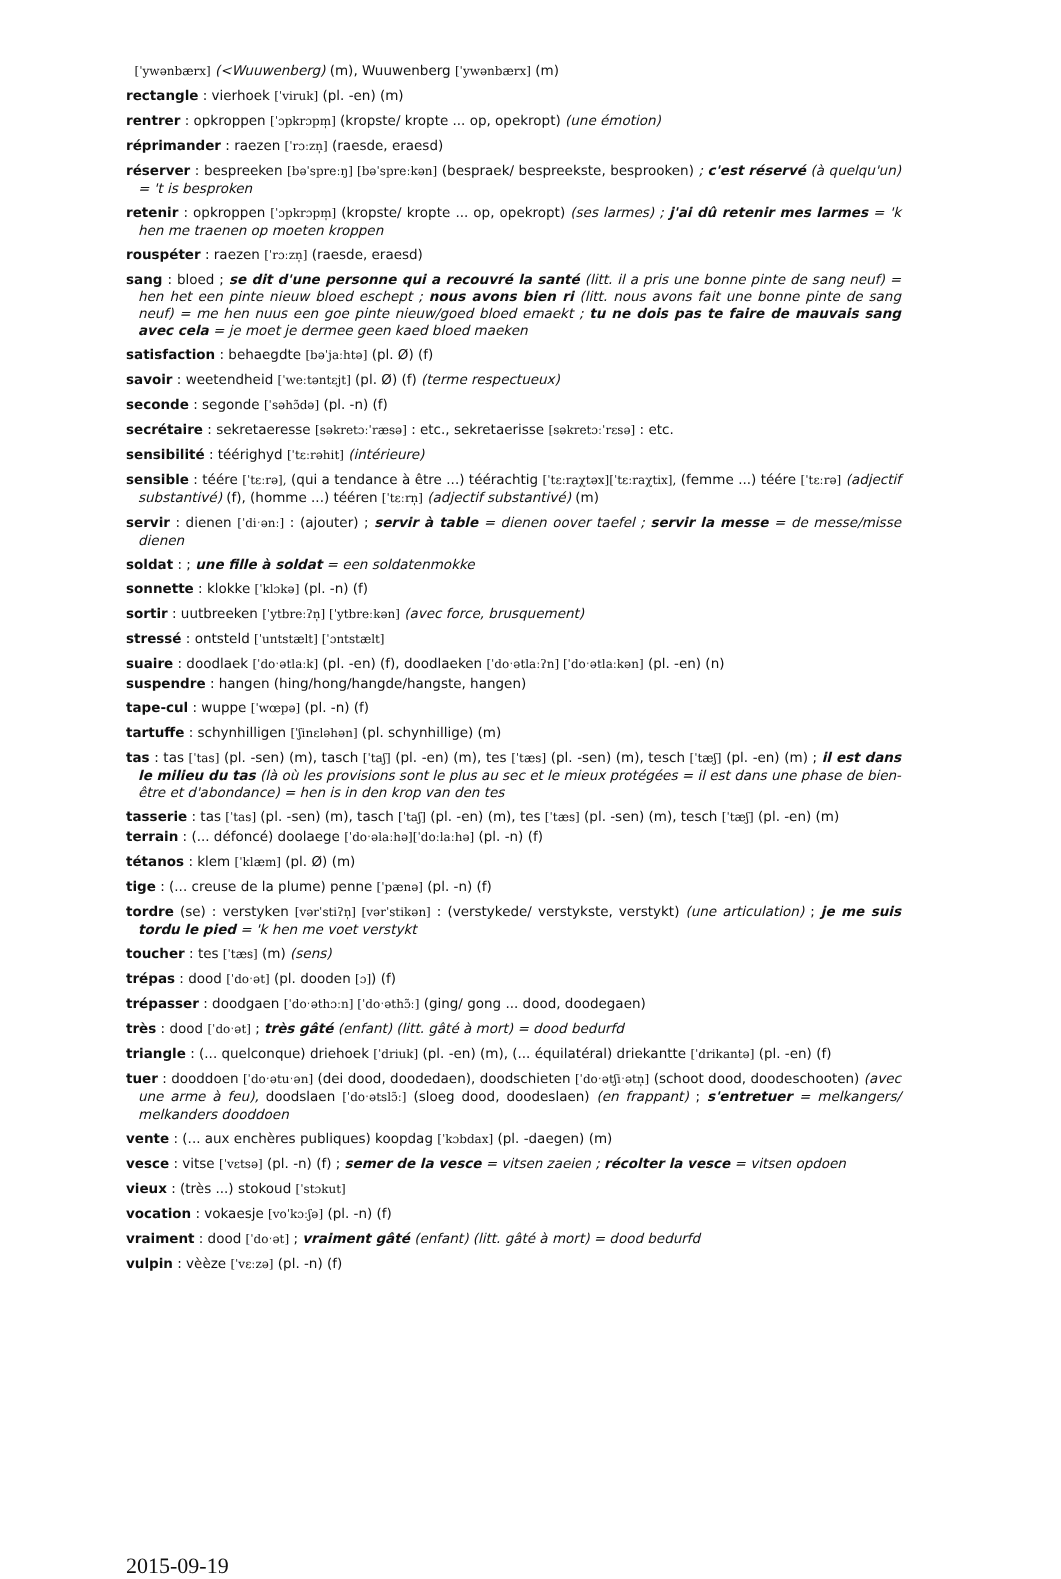[ˈywənbærx] (<Wuuwenberg) (m), Wuuwenberg [ˈywənbærx] (m)
rectangle : vierhoek [ˈviruk] (pl. -en) (m)
rentrer : opkroppen [ˈɔpkrɔpm̩] (kropste/ kropte ... op, opekropt) (une émotion)
réprimander : raezen [ˈrɔːzn̩] (raesde, eraesd)
réserver : bespreeken [bəˈspreːŋ] [bəˈspreːkən] (bespraek/ bespreekste, besprooken) ; c'est réservé (à quelqu'un) = 't is besproken
retenir : opkroppen [ˈɔpkrɔpm̩] (kropste/ kropte ... op, opekropt) (ses larmes) ; j'ai dû retenir mes larmes = 'k hen me traenen op moeten kroppen
rouspéter : raezen [ˈrɔːzn̩] (raesde, eraesd)
sang : bloed ; se dit d'une personne qui a recouvré la santé (litt. il a pris une bonne pinte de sang neuf) = hen het een pinte nieuw bloed eschept ; nous avons bien ri (litt. nous avons fait une bonne pinte de sang neuf) = me hen nuus een goe pinte nieuw/goed bloed emaekt ; tu ne dois pas te faire de mauvais sang avec cela = je moet je dermee geen kaed bloed maeken
satisfaction : behaegdte [bəˈjaːhtə] (pl. Ø) (f)
savoir : weetendheid [ˈweːtəntɛjt] (pl. Ø) (f) (terme respectueux)
seconde : segonde [ˈsəhɔ̃də] (pl. -n) (f)
secrétaire : sekretaeresse [səkretɔːˈræsə] : etc., sekretaerisse [səkretɔːˈrɛsə] : etc.
sensibilité : téérighyd [ˈtɛːrəhit] (intérieure)
sensible : téére [ˈtɛːrə], (qui a tendance à être ...) téérachtig [ˈtɛːraχtəx][ˈtɛːraχtix], (femme ...) téére [ˈtɛːrə] (adjectif substantivé) (f), (homme ...) tééren [ˈtɛːrn̩] (adjectif substantivé) (m)
servir : dienen [ˈdiˑənː] : (ajouter) ; servir à table = dienen oover taefel ; servir la messe = de messe/misse dienen
soldat : ; une fille à soldat = een soldatenmokke
sonnette : klokke [ˈklɔkə] (pl. -n) (f)
sortir : uutbreeken [ˈytbreːʔn̩] [ˈytbreːkən] (avec force, brusquement)
stressé : ontsteld [ˈuntstælt] [ˈɔntstælt]
suaire : doodlaek [ˈdoˑətlaːk] (pl. -en) (f), doodlaeken [ˈdoˑətlaːʔn] [ˈdoˑətlaːkən] (pl. -en) (n)
suspendre : hangen (hing/hong/hangde/hangste, hangen)
tape-cul : wuppe [ˈwœpə] (pl. -n) (f)
tartuffe : schynhilligen [ˈʃinɛləhən] (pl. schynhillige) (m)
tas : tas [ˈtas] (pl. -sen) (m), tasch [ˈtaʃ] (pl. -en) (m), tes [ˈtæs] (pl. -sen) (m), tesch [ˈtæʃ] (pl. -en) (m) ; il est dans le milieu du tas (là où les provisions sont le plus au sec et le mieux protégées = il est dans une phase de bien-être et d'abondance) = hen is in den krop van den tes
tasserie : tas [ˈtas] (pl. -sen) (m), tasch [ˈtaʃ] (pl. -en) (m), tes [ˈtæs] (pl. -sen) (m), tesch [ˈtæʃ] (pl. -en) (m)
terrain : (... défoncé) doolaege [ˈdoˑəlaːhə][ˈdoːlaːhə] (pl. -n) (f)
tétanos : klem [ˈklæm] (pl. Ø) (m)
tige : (... creuse de la plume) penne [ˈpænə] (pl. -n) (f)
tordre (se) : verstyken [vərˈstiʔn̩] [vərˈstikən] : (verstykede/ verstykste, verstykt) (une articulation) ; je me suis tordu le pied = 'k hen me voet verstykt
toucher : tes [ˈtæs] (m) (sens)
trépas : dood [ˈdoˑət] (pl. dooden [ɔ]) (f)
trépasser : doodgaen [ˈdoˑəthɔːn] [ˈdoˑəthɔ̃ː] (ging/ gong ... dood, doodegaen)
très : dood [ˈdoˑət] ; très gâté (enfant) (litt. gâté à mort) = dood bedurfd
triangle : (... quelconque) driehoek [ˈdriuk] (pl. -en) (m), (... équilatéral) driekantte [ˈdrikantə] (pl. -en) (f)
tuer : dooddoen [ˈdoˑətuˑən] (dei dood, doodedaen), doodschieten [ˈdoˑətʃiˑətn̩] (schoot dood, doodeschooten) (avec une arme à feu), doodslaen [ˈdoˑətslɔ̃ː] (sloeg dood, doodeslaen) (en frappant) ; s'entretuer = melkangers/ melkanders dooddoen
vente : (... aux enchères publiques) koopdag [ˈkɔbdax] (pl. -daegen) (m)
vesce : vitse [ˈvɛtsə] (pl. -n) (f) ; semer de la vesce = vitsen zaeien ; récolter la vesce = vitsen opdoen
vieux : (très ...) stokoud [ˈstɔkut]
vocation : vokaesje [voˈkɔːʃə] (pl. -n) (f)
vraiment : dood [ˈdoˑət] ; vraiment gâté (enfant) (litt. gâté à mort) = dood bedurfd
vulpin : vèèze [ˈvɛːzə] (pl. -n) (f)
2015-09-19